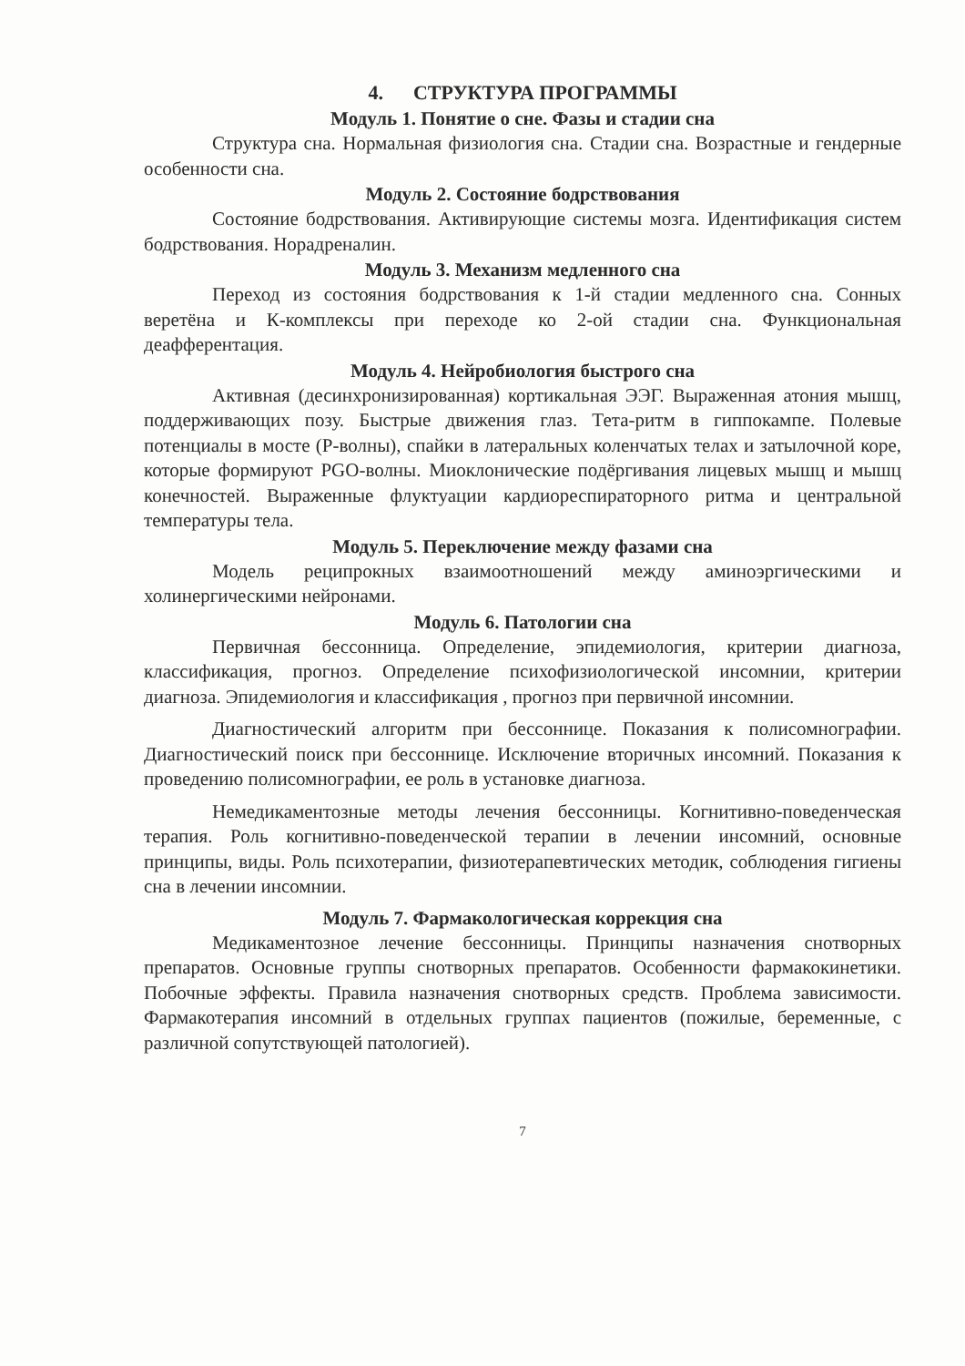4. СТРУКТУРА ПРОГРАММЫ
Модуль 1. Понятие о сне. Фазы и стадии сна
Структура сна. Нормальная физиология сна. Стадии сна. Возрастные и гендерные особенности сна.
Модуль 2. Состояние бодрствования
Состояние бодрствования. Активирующие системы мозга. Идентификация систем бодрствования. Норадреналин.
Модуль 3. Механизм медленного сна
Переход из состояния бодрствования к 1-й стадии медленного сна. Сонных веретёна и К-комплексы при переходе ко 2-ой стадии сна. Функциональная деафферентация.
Модуль 4. Нейробиология быстрого сна
Активная (десинхронизированная) кортикальная ЭЭГ. Выраженная атония мышц, поддерживающих позу. Быстрые движения глаз. Тета-ритм в гиппокампе. Полевые потенциалы в мосте (Р-волны), спайки в латеральных коленчатых телах и затылочной коре, которые формируют PGO-волны. Миоклонические подёргивания лицевых мышц и мышц конечностей. Выраженные флуктуации кардиореспираторного ритма и центральной температуры тела.
Модуль 5. Переключение между фазами сна
Модель реципрокных взаимоотношений между аминоэргическими и холинергическими нейронами.
Модуль 6. Патологии сна
Первичная бессонница. Определение, эпидемиология, критерии диагноза, классификация, прогноз. Определение психофизиологической инсомнии, критерии диагноза. Эпидемиология и классификация , прогноз при первичной инсомнии.
Диагностический алгоритм при бессоннице. Показания к полисомнографии. Диагностический поиск при бессоннице. Исключение вторичных инсомний. Показания к проведению полисомнографии, ее роль в установке диагноза.
Немедикаментозные методы лечения бессонницы. Когнитивно-поведенческая терапия. Роль когнитивно-поведенческой терапии в лечении инсомний, основные принципы, виды. Роль психотерапии, физиотерапевтических методик, соблюдения гигиены сна в лечении инсомнии.
Модуль 7. Фармакологическая коррекция сна
Медикаментозное лечение бессонницы. Принципы назначения снотворных препаратов. Основные группы снотворных препаратов. Особенности фармакокинетики. Побочные эффекты. Правила назначения снотворных средств. Проблема зависимости. Фармакотерапия инсомний в отдельных группах пациентов (пожилые, беременные, с различной сопутствующей патологией).
7